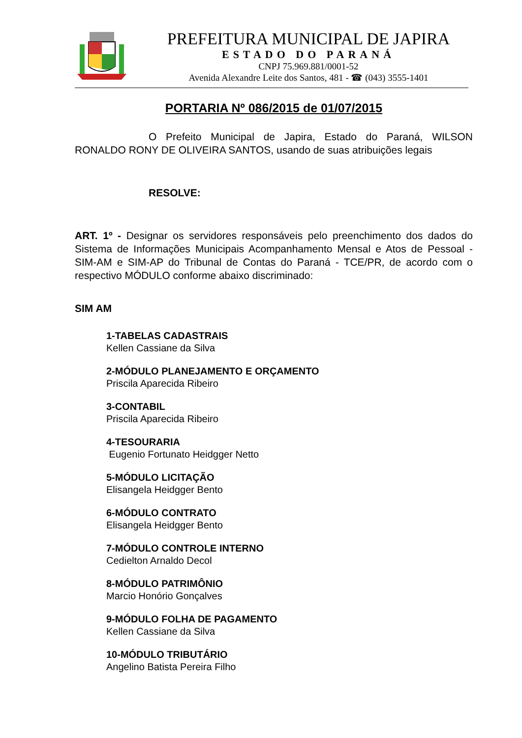PREFEITURA MUNICIPAL DE JAPIRA
ESTADO DO PARANÁ
CNPJ 75.969.881/0001-52
Avenida Alexandre Leite dos Santos, 481 - ☎ (043) 3555-1401
PORTARIA Nº 086/2015 de 01/07/2015
O Prefeito Municipal de Japira, Estado do Paraná, WILSON RONALDO RONY DE OLIVEIRA SANTOS, usando de suas atribuições legais
RESOLVE:
ART. 1º - Designar os servidores responsáveis pelo preenchimento dos dados do Sistema de Informações Municipais Acompanhamento Mensal e Atos de Pessoal - SIM-AM e SIM-AP do Tribunal de Contas do Paraná - TCE/PR, de acordo com o respectivo MÓDULO conforme abaixo discriminado:
SIM AM
1-TABELAS CADASTRAIS
Kellen Cassiane da Silva
2-MÓDULO PLANEJAMENTO E ORÇAMENTO
Priscila Aparecida Ribeiro
3-CONTABIL
Priscila Aparecida Ribeiro
4-TESOURARIA
Eugenio Fortunato Heidgger Netto
5-MÓDULO LICITAÇÃO
Elisangela Heidgger Bento
6-MÓDULO CONTRATO
Elisangela Heidgger Bento
7-MÓDULO CONTROLE INTERNO
Cedielton Arnaldo Decol
8-MÓDULO PATRIMÔNIO
Marcio Honório Gonçalves
9-MÓDULO FOLHA DE PAGAMENTO
Kellen Cassiane da Silva
10-MÓDULO TRIBUTÁRIO
Angelino Batista Pereira Filho